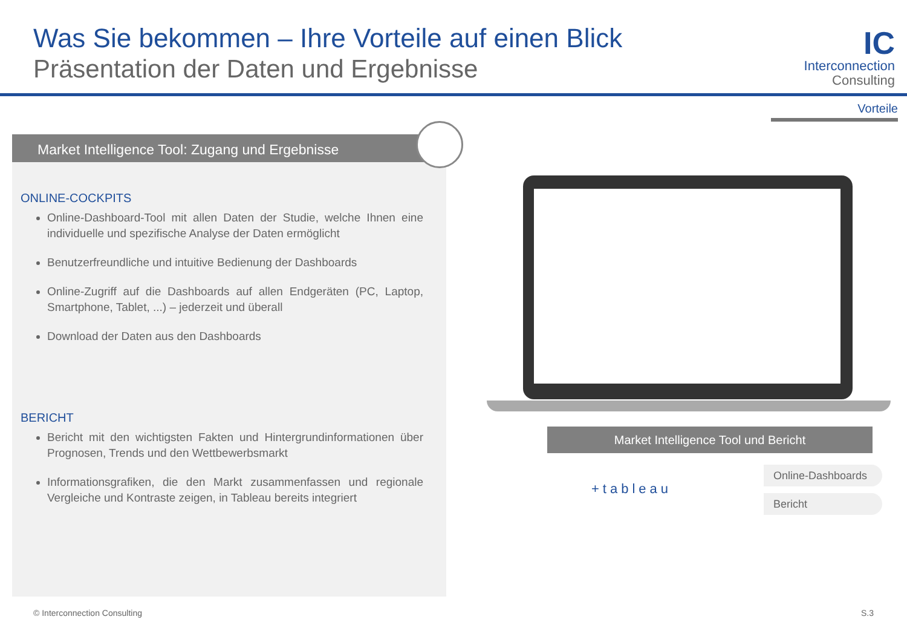Was Sie bekommen – Ihre Vorteile auf einen Blick
Präsentation der Daten und Ergebnisse
IC
Interconnection
Consulting
Vorteile
Market Intelligence Tool: Zugang und Ergebnisse
ONLINE-COCKPITS
Online-Dashboard-Tool mit allen Daten der Studie, welche Ihnen eine individuelle und spezifische Analyse der Daten ermöglicht
Benutzerfreundliche und intuitive Bedienung der Dashboards
Online-Zugriff auf die Dashboards auf allen Endgeräten (PC, Laptop, Smartphone, Tablet, ...) – jederzeit und überall
Download der Daten aus den Dashboards
BERICHT
Bericht mit den wichtigsten Fakten und Hintergrundinformationen über Prognosen, Trends und den Wettbewerbsmarkt
Informationsgrafiken, die den Markt zusammenfassen und regionale Vergleiche und Kontraste zeigen, in Tableau bereits integriert
Market Intelligence Tool und Bericht
+tableau
Online-Dashboards
Bericht
© Interconnection Consulting S.3